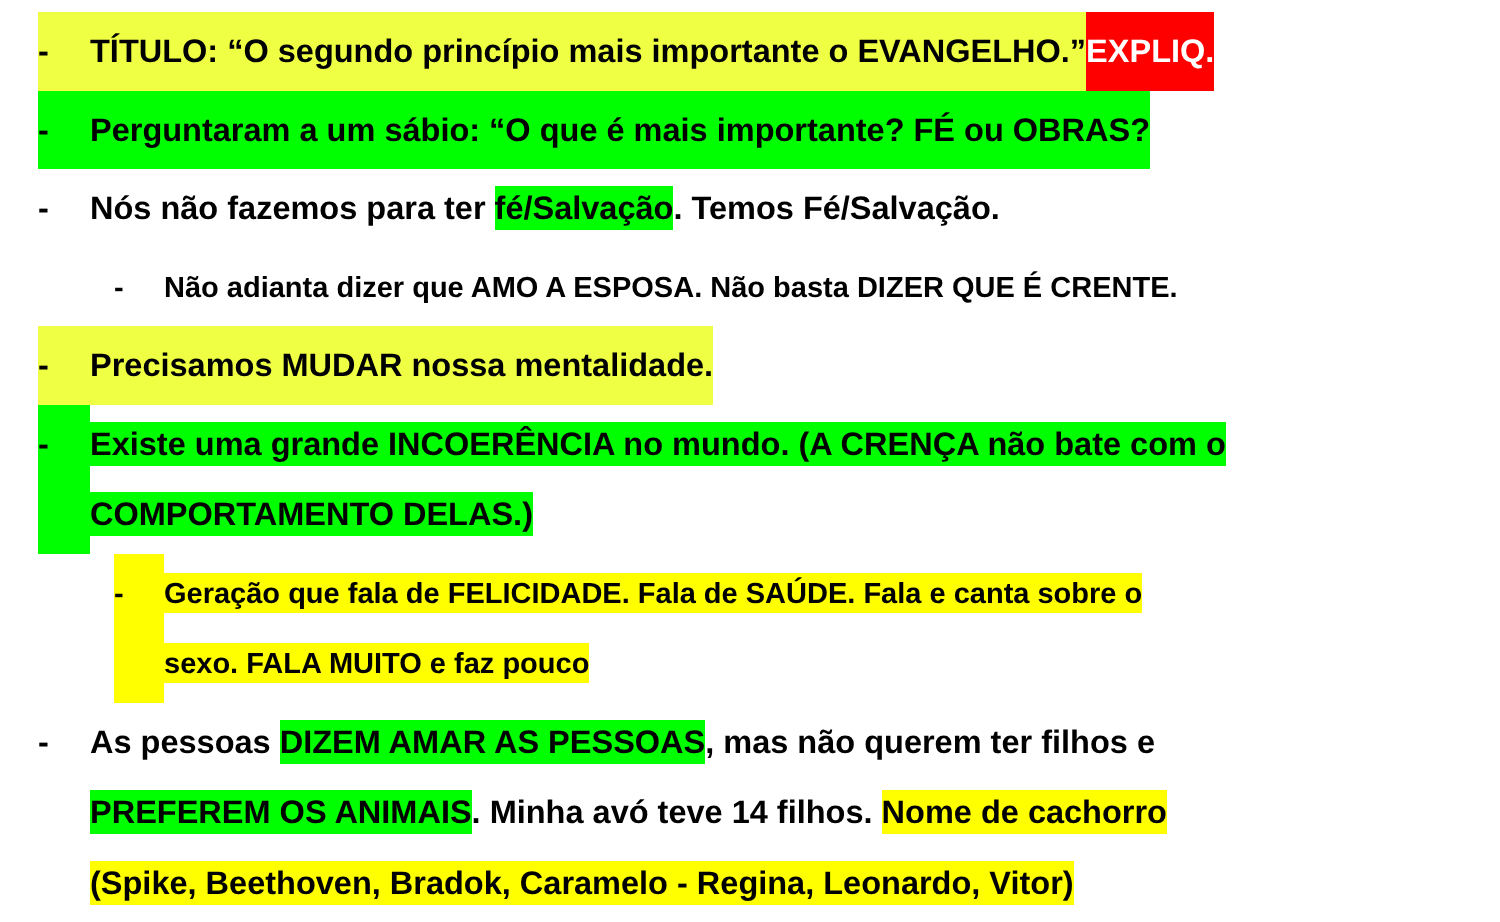- TÍTULO: “O segundo princípio mais importante o EVANGELHO.” EXPLIQ.
- Perguntaram a um sábio: “O que é mais importante? FÉ ou OBRAS?
- Nós não fazemos para ter fé/Salvação. Temos Fé/Salvação.
- Não adianta dizer que AMO A ESPOSA. Não basta DIZER QUE É CRENTE.
- Precisamos MUDAR nossa mentalidade.
- Existe uma grande INCOERÊNCIA no mundo. (A CRENÇA não bate com o
COMPORTAMENTO DELAS.)
- Geração que fala de FELICIDADE. Fala de SAÚDE. Fala e canta sobre o
sexo. FALA MUITO e faz pouco
- As pessoas DIZEM AMAR AS PESSOAS, mas não querem ter filhos e
PREFEREM OS ANIMAIS. Minha avó teve 14 filhos. Nome de cachorro
(Spike, Beethoven, Bradok, Caramelo - Regina, Leonardo, Vitor)